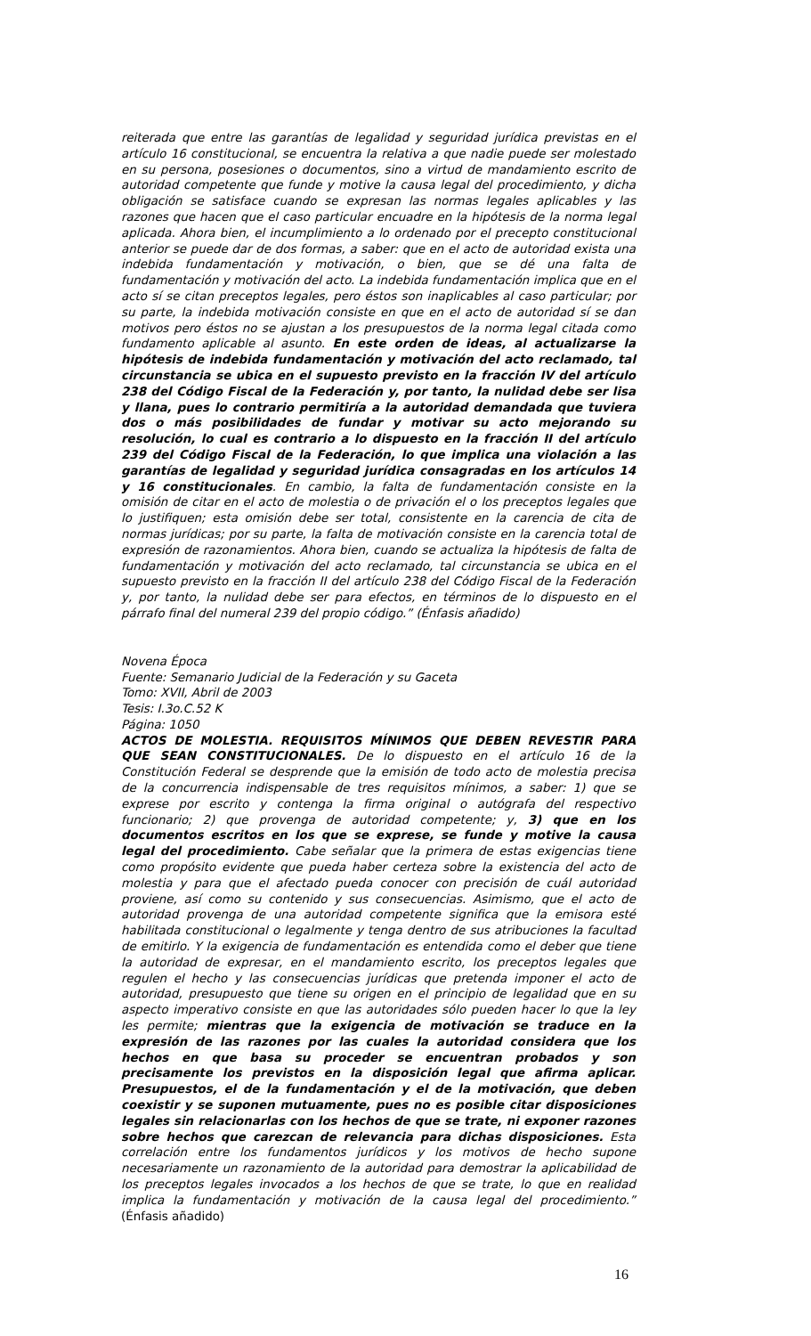reiterada que entre las garantías de legalidad y seguridad jurídica previstas en el artículo 16 constitucional, se encuentra la relativa a que nadie puede ser molestado en su persona, posesiones o documentos, sino a virtud de mandamiento escrito de autoridad competente que funde y motive la causa legal del procedimiento, y dicha obligación se satisface cuando se expresan las normas legales aplicables y las razones que hacen que el caso particular encuadre en la hipótesis de la norma legal aplicada. Ahora bien, el incumplimiento a lo ordenado por el precepto constitucional anterior se puede dar de dos formas, a saber: que en el acto de autoridad exista una indebida fundamentación y motivación, o bien, que se dé una falta de fundamentación y motivación del acto. La indebida fundamentación implica que en el acto sí se citan preceptos legales, pero éstos son inaplicables al caso particular; por su parte, la indebida motivación consiste en que en el acto de autoridad sí se dan motivos pero éstos no se ajustan a los presupuestos de la norma legal citada como fundamento aplicable al asunto. En este orden de ideas, al actualizarse la hipótesis de indebida fundamentación y motivación del acto reclamado, tal circunstancia se ubica en el supuesto previsto en la fracción IV del artículo 238 del Código Fiscal de la Federación y, por tanto, la nulidad debe ser lisa y llana, pues lo contrario permitiría a la autoridad demandada que tuviera dos o más posibilidades de fundar y motivar su acto mejorando su resolución, lo cual es contrario a lo dispuesto en la fracción II del artículo 239 del Código Fiscal de la Federación, lo que implica una violación a las garantías de legalidad y seguridad jurídica consagradas en los artículos 14 y 16 constitucionales. En cambio, la falta de fundamentación consiste en la omisión de citar en el acto de molestia o de privación el o los preceptos legales que lo justifiquen; esta omisión debe ser total, consistente en la carencia de cita de normas jurídicas; por su parte, la falta de motivación consiste en la carencia total de expresión de razonamientos. Ahora bien, cuando se actualiza la hipótesis de falta de fundamentación y motivación del acto reclamado, tal circunstancia se ubica en el supuesto previsto en la fracción II del artículo 238 del Código Fiscal de la Federación y, por tanto, la nulidad debe ser para efectos, en términos de lo dispuesto en el párrafo final del numeral 239 del propio código.” (Énfasis añadido)
Novena Época
Fuente: Semanario Judicial de la Federación y su Gaceta
Tomo: XVII, Abril de 2003
Tesis: I.3o.C.52 K
Página: 1050
ACTOS DE MOLESTIA. REQUISITOS MÍNIMOS QUE DEBEN REVESTIR PARA QUE SEAN CONSTITUCIONALES. De lo dispuesto en el artículo 16 de la Constitución Federal se desprende que la emisión de todo acto de molestia precisa de la concurrencia indispensable de tres requisitos mínimos, a saber: 1) que se exprese por escrito y contenga la firma original o autógrafa del respectivo funcionario; 2) que provenga de autoridad competente; y, 3) que en los documentos escritos en los que se exprese, se funde y motive la causa legal del procedimiento. Cabe señalar que la primera de estas exigencias tiene como propósito evidente que pueda haber certeza sobre la existencia del acto de molestia y para que el afectado pueda conocer con precisión de cuál autoridad proviene, así como su contenido y sus consecuencias. Asimismo, que el acto de autoridad provenga de una autoridad competente significa que la emisora esté habilitada constitucional o legalmente y tenga dentro de sus atribuciones la facultad de emitirlo. Y la exigencia de fundamentación es entendida como el deber que tiene la autoridad de expresar, en el mandamiento escrito, los preceptos legales que regulen el hecho y las consecuencias jurídicas que pretenda imponer el acto de autoridad, presupuesto que tiene su origen en el principio de legalidad que en su aspecto imperativo consiste en que las autoridades sólo pueden hacer lo que la ley les permite; mientras que la exigencia de motivación se traduce en la expresión de las razones por las cuales la autoridad considera que los hechos en que basa su proceder se encuentran probados y son precisamente los previstos en la disposición legal que afirma aplicar. Presupuestos, el de la fundamentación y el de la motivación, que deben coexistir y se suponen mutuamente, pues no es posible citar disposiciones legales sin relacionarlas con los hechos de que se trate, ni exponer razones sobre hechos que carezcan de relevancia para dichas disposiciones. Esta correlación entre los fundamentos jurídicos y los motivos de hecho supone necesariamente un razonamiento de la autoridad para demostrar la aplicabilidad de los preceptos legales invocados a los hechos de que se trate, lo que en realidad implica la fundamentación y motivación de la causa legal del procedimiento.” (Énfasis añadido)
16